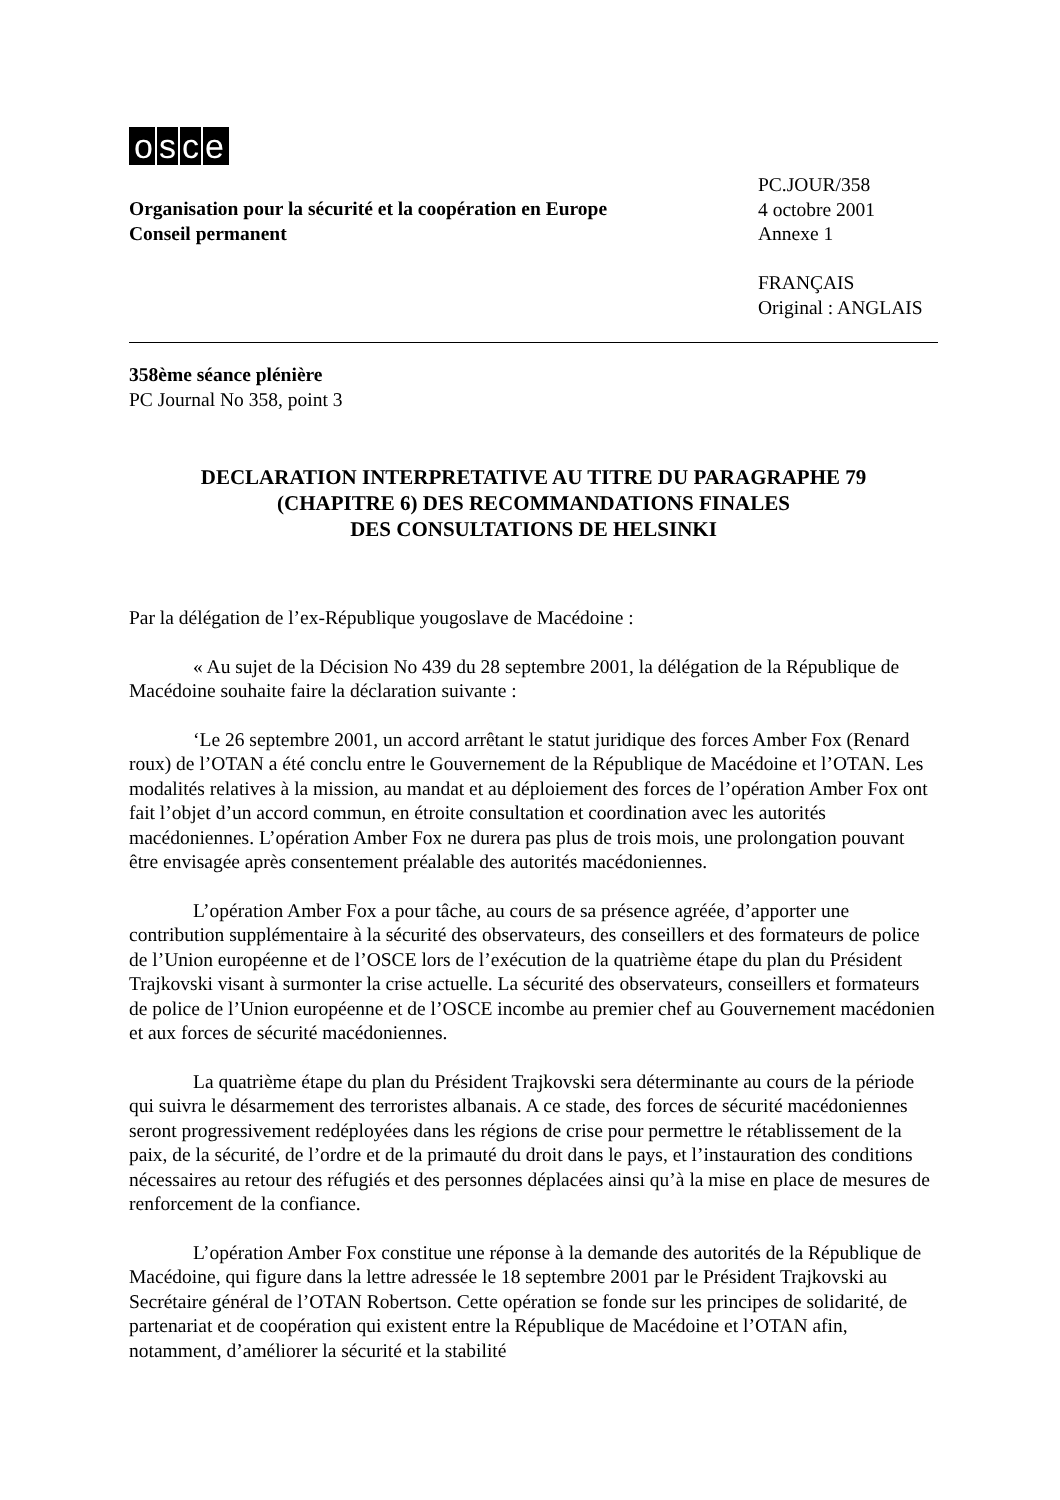osce
Organisation pour la sécurité et la coopération en Europe
Conseil permanent
PC.JOUR/358
4 octobre 2001
Annexe 1
FRANÇAIS
Original : ANGLAIS
358ème séance plénière
PC Journal No 358, point 3
DECLARATION INTERPRETATIVE AU TITRE DU PARAGRAPHE 79
(CHAPITRE 6) DES RECOMMANDATIONS FINALES
DES CONSULTATIONS DE HELSINKI
Par la délégation de l’ex-République yougoslave de Macédoine :
« Au sujet de la Décision No 439 du 28 septembre 2001, la délégation de la République de Macédoine souhaite faire la déclaration suivante :
‘Le 26 septembre 2001, un accord arrêtant le statut juridique des forces Amber Fox (Renard roux) de l’OTAN a été conclu entre le Gouvernement de la République de Macédoine et l’OTAN. Les modalités relatives à la mission, au mandat et au déploiement des forces de l’opération Amber Fox ont fait l’objet d’un accord commun, en étroite consultation et coordination avec les autorités macédoniennes. L’opération Amber Fox ne durera pas plus de trois mois, une prolongation pouvant être envisagée après consentement préalable des autorités macédoniennes.
L’opération Amber Fox a pour tâche, au cours de sa présence agréée, d’apporter une contribution supplémentaire à la sécurité des observateurs, des conseillers et des formateurs de police de l’Union européenne et de l’OSCE lors de l’exécution de la quatrième étape du plan du Président Trajkovski visant à surmonter la crise actuelle. La sécurité des observateurs, conseillers et formateurs de police de l’Union européenne et de l’OSCE incombe au premier chef au Gouvernement macédonien et aux forces de sécurité macédoniennes.
La quatrième étape du plan du Président Trajkovski sera déterminante au cours de la période qui suivra le désarmement des terroristes albanais. A ce stade, des forces de sécurité macédoniennes seront progressivement redéployées dans les régions de crise pour permettre le rétablissement de la paix, de la sécurité, de l’ordre et de la primauté du droit dans le pays, et l’instauration des conditions nécessaires au retour des réfugiés et des personnes déplacées ainsi qu’à la mise en place de mesures de renforcement de la confiance.
L’opération Amber Fox constitue une réponse à la demande des autorités de la République de Macédoine, qui figure dans la lettre adressée le 18 septembre 2001 par le Président Trajkovski au Secrétaire général de l’OTAN Robertson. Cette opération se fonde sur les principes de solidarité, de partenariat et de coopération qui existent entre la République de Macédoine et l’OTAN afin, notamment, d’améliorer la sécurité et la stabilité